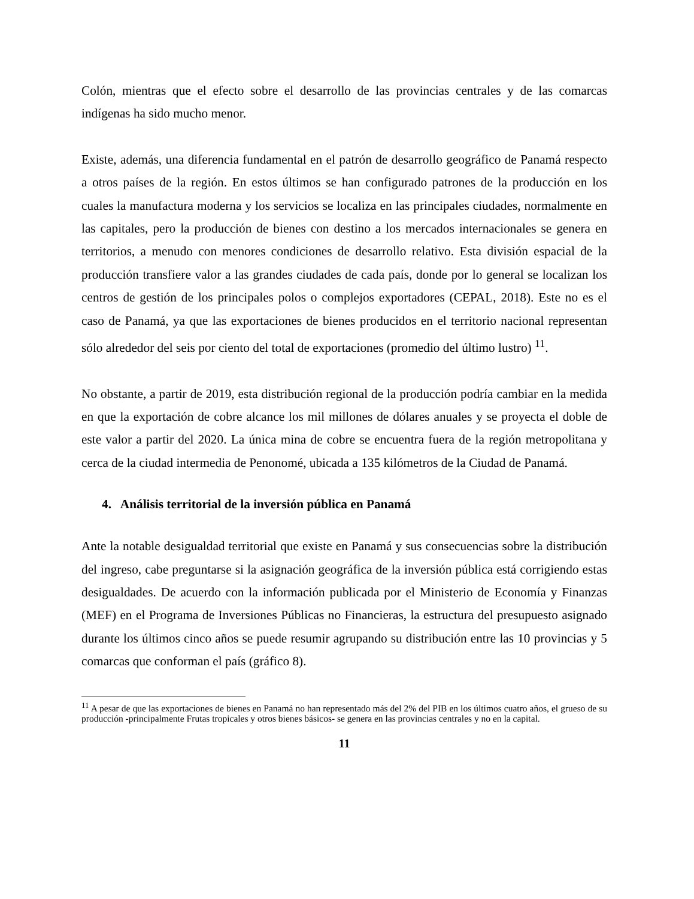Colón, mientras que el efecto sobre el desarrollo de las provincias centrales y de las comarcas indígenas ha sido mucho menor.
Existe, además, una diferencia fundamental en el patrón de desarrollo geográfico de Panamá respecto a otros países de la región. En estos últimos se han configurado patrones de la producción en los cuales la manufactura moderna y los servicios se localiza en las principales ciudades, normalmente en las capitales, pero la producción de bienes con destino a los mercados internacionales se genera en territorios, a menudo con menores condiciones de desarrollo relativo. Esta división espacial de la producción transfiere valor a las grandes ciudades de cada país, donde por lo general se localizan los centros de gestión de los principales polos o complejos exportadores (CEPAL, 2018). Este no es el caso de Panamá, ya que las exportaciones de bienes producidos en el territorio nacional representan sólo alrededor del seis por ciento del total de exportaciones (promedio del último lustro) <sup>11</sup>.
No obstante, a partir de 2019, esta distribución regional de la producción podría cambiar en la medida en que la exportación de cobre alcance los mil millones de dólares anuales y se proyecta el doble de este valor a partir del 2020. La única mina de cobre se encuentra fuera de la región metropolitana y cerca de la ciudad intermedia de Penonomé, ubicada a 135 kilómetros de la Ciudad de Panamá.
4. Análisis territorial de la inversión pública en Panamá
Ante la notable desigualdad territorial que existe en Panamá y sus consecuencias sobre la distribución del ingreso, cabe preguntarse si la asignación geográfica de la inversión pública está corrigiendo estas desigualdades. De acuerdo con la información publicada por el Ministerio de Economía y Finanzas (MEF) en el Programa de Inversiones Públicas no Financieras, la estructura del presupuesto asignado durante los últimos cinco años se puede resumir agrupando su distribución entre las 10 provincias y 5 comarcas que conforman el país (gráfico 8).
<sup>11</sup> A pesar de que las exportaciones de bienes en Panamá no han representado más del 2% del PIB en los últimos cuatro años, el grueso de su producción -principalmente Frutas tropicales y otros bienes básicos- se genera en las provincias centrales y no en la capital.
11